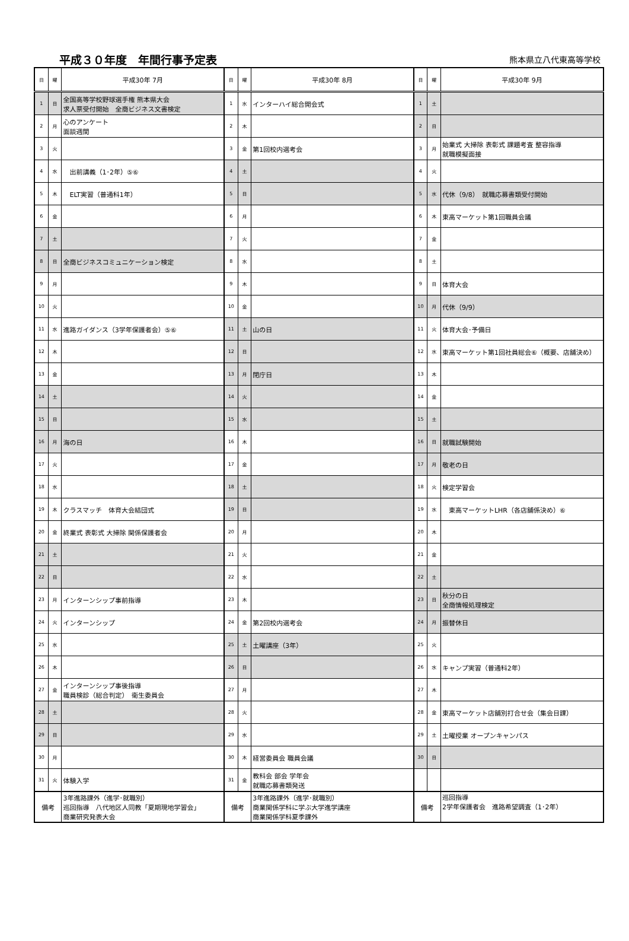平成３０年度　年間行事予定表
熊本県立八代東高等学校
| 日 | 曜 | 平成30年 7月 | 日 | 曜 | 平成30年 8月 | 日 | 曜 | 平成30年 9月 |
| --- | --- | --- | --- | --- | --- | --- | --- | --- |
| 1 | 日 | 全国高等学校野球選手権 熊本県大会 求人票受付開始 全商ビジネス文書検定 | 1 | 水 | インターハイ総合開会式 | 1 | 土 | |
| 2 | 月 | 心のアンケート 面談週間 | 2 | 木 | | 2 | 日 | |
| 3 | 火 | | 3 | 金 | 第1回校内選考会 | 3 | 月 | 始業式 大掃除 表彰式 課題考査 整容指導 就職模擬面接 |
| 4 | 水 | 出前講義（1･2年）⑤⑥ | 4 | 土 | | 4 | 火 | |
| 5 | 木 | ELT実習（普通科1年） | 5 | 日 | | 5 | 水 | 代休（9/8） 就職応募書類受付開始 |
| 6 | 金 | | 6 | 月 | | 6 | 木 | 東高マーケット第1回職員会議 |
| 7 | 土 | | 7 | 火 | | 7 | 金 | |
| 8 | 日 | 全商ビジネスコミュニケーション検定 | 8 | 水 | | 8 | 土 | |
| 9 | 月 | | 9 | 木 | | 9 | 日 | 体育大会 |
| 10 | 火 | | 10 | 金 | | 10 | 月 | 代休（9/9） |
| 11 | 水 | 進路ガイダンス（3学年保護者会）⑤⑥ | 11 | 土 | 山の日 | 11 | 火 | 体育大会･予備日 |
| 12 | 木 | | 12 | 日 | | 12 | 水 | 東高マーケット第1回社員総会⑥（概要、店舗決め） |
| 13 | 金 | | 13 | 月 | 閉庁日 | 13 | 木 | |
| 14 | 土 | | 14 | 火 | | 14 | 金 | |
| 15 | 日 | | 15 | 水 | | 15 | 土 | |
| 16 | 月 | 海の日 | 16 | 木 | | 16 | 日 | 就職試験開始 |
| 17 | 火 | | 17 | 金 | | 17 | 月 | 敬老の日 |
| 18 | 水 | | 18 | 土 | | 18 | 火 | 検定学習会 |
| 19 | 木 | クラスマッチ 体育大会結団式 | 19 | 日 | | 19 | 水 | 東高マーケットLHR（各店舗係決め）⑥ |
| 20 | 金 | 終業式 表彰式 大掃除 関係保護者会 | 20 | 月 | | 20 | 木 | |
| 21 | 土 | | 21 | 火 | | 21 | 金 | |
| 22 | 日 | | 22 | 水 | | 22 | 土 | |
| 23 | 月 | インターンシップ事前指導 | 23 | 木 | | 23 | 日 | 秋分の日 全商情報処理検定 |
| 24 | 火 | インターンシップ | 24 | 金 | 第2回校内選考会 | 24 | 月 | 振替休日 |
| 25 | 水 | | 25 | 土 | 土曜講座（3年） | 25 | 火 | |
| 26 | 木 | | 26 | 日 | | 26 | 水 | キャンプ実習（普通科2年） |
| 27 | 金 | インターンシップ事後指導 職員検診（総合判定） 衛生委員会 | 27 | 月 | | 27 | 木 | |
| 28 | 土 | | 28 | 火 | | 28 | 金 | 東高マーケット店舗別打合せ会（集会日課） |
| 29 | 日 | | 29 | 水 | | 29 | 土 | 土曜授業 オープンキャンパス |
| 30 | 月 | | 30 | 木 | 経営委員会 職員会議 | 30 | 日 | |
| 31 | 火 | 体験入学 | 31 | 金 | 教科会 部会 学年会 就職応募書類発送 | | | |
| 備考 | | 3年進路課外（進学･就職別） 巡回指導 八代地区人同教「夏期現地学習会」 商業研究発表大会 | 備考 | | 3年進路課外（進学･就職別） 商業関係学科に学ぶ大学進学講座 商業関係学科夏季課外 | 備考 | | 巡回指導 2学年保護者会 進路希望調査（1･2年） |